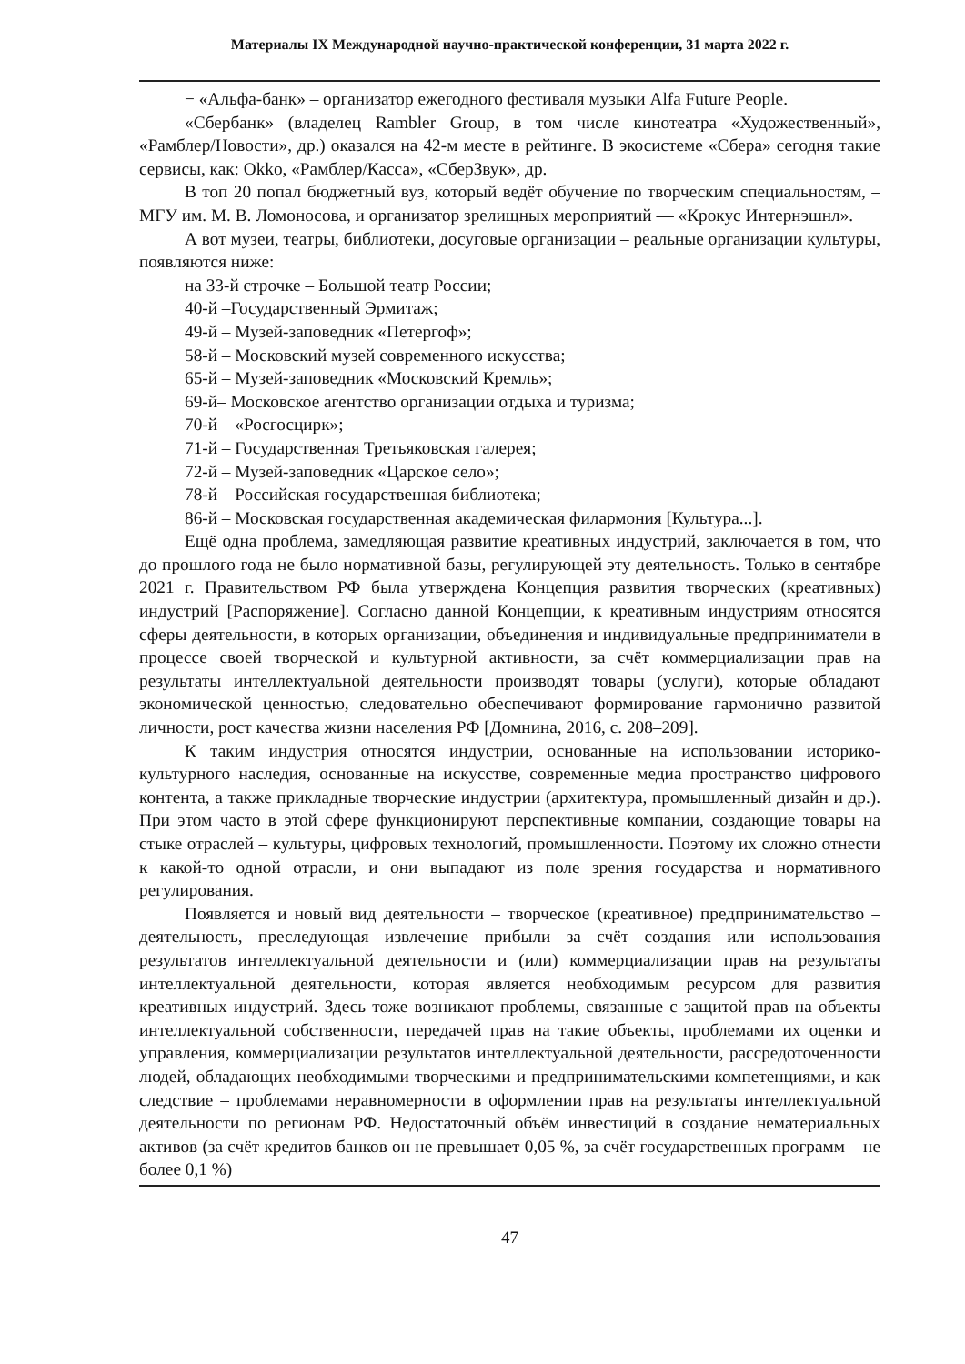Материалы IX Международной научно-практической конференции, 31 марта 2022 г.
− «Альфа-банк» – организатор ежегодного фестиваля музыки Alfa Future People.
«Сбербанк» (владелец Rambler Group, в том числе кинотеатра «Художественный», «Рамблер/Новости», др.) оказался на 42-м месте в рейтинге. В экосистеме «Сбера» сегодня такие сервисы, как: Okko, «Рамблер/Касса», «СберЗвук», др.
В топ 20 попал бюджетный вуз, который ведёт обучение по творческим специальностям, – МГУ им. М. В. Ломоносова, и организатор зрелищных мероприятий — «Крокус Интернэшнл».
А вот музеи, театры, библиотеки, досуговые организации – реальные организации культуры, появляются ниже:
на 33-й строчке – Большой театр России;
40-й –Государственный Эрмитаж;
49-й – Музей-заповедник «Петергоф»;
58-й – Московский музей современного искусства;
65-й – Музей-заповедник «Московский Кремль»;
69-й– Московское агентство организации отдыха и туризма;
70-й – «Росгосцирк»;
71-й – Государственная Третьяковская галерея;
72-й – Музей-заповедник «Царское село»;
78-й – Российская государственная библиотека;
86-й – Московская государственная академическая филармония [Культура...].
Ещё одна проблема, замедляющая развитие креативных индустрий, заключается в том, что до прошлого года не было нормативной базы, регулирующей эту деятельность. Только в сентябре 2021 г. Правительством РФ была утверждена Концепция развития творческих (креативных) индустрий [Распоряжение]. Согласно данной Концепции, к креативным индустриям относятся сферы деятельности, в которых организации, объединения и индивидуальные предприниматели в процессе своей творческой и культурной активности, за счёт коммерциализации прав на результаты интеллектуальной деятельности производят товары (услуги), которые обладают экономической ценностью, следовательно обеспечивают формирование гармонично развитой личности, рост качества жизни населения РФ [Домнина, 2016, с. 208–209].
К таким индустрия относятся индустрии, основанные на использовании историко-культурного наследия, основанные на искусстве, современные медиа пространство цифрового контента, а также прикладные творческие индустрии (архитектура, промышленный дизайн и др.). При этом часто в этой сфере функционируют перспективные компании, создающие товары на стыке отраслей – культуры, цифровых технологий, промышленности. Поэтому их сложно отнести к какой-то одной отрасли, и они выпадают из поле зрения государства и нормативного регулирования.
Появляется и новый вид деятельности – творческое (креативное) предпринимательство – деятельность, преследующая извлечение прибыли за счёт создания или использования результатов интеллектуальной деятельности и (или) коммерциализации прав на результаты интеллектуальной деятельности, которая является необходимым ресурсом для развития креативных индустрий. Здесь тоже возникают проблемы, связанные с защитой прав на объекты интеллектуальной собственности, передачей прав на такие объекты, проблемами их оценки и управления, коммерциализации результатов интеллектуальной деятельности, рассредоточенности людей, обладающих необходимыми творческими и предпринимательскими компетенциями, и как следствие – проблемами неравномерности в оформлении прав на результаты интеллектуальной деятельности по регионам РФ. Недостаточный объём инвестиций в создание нематериальных активов (за счёт кредитов банков он не превышает 0,05 %, за счёт государственных программ – не более 0,1 %)
47